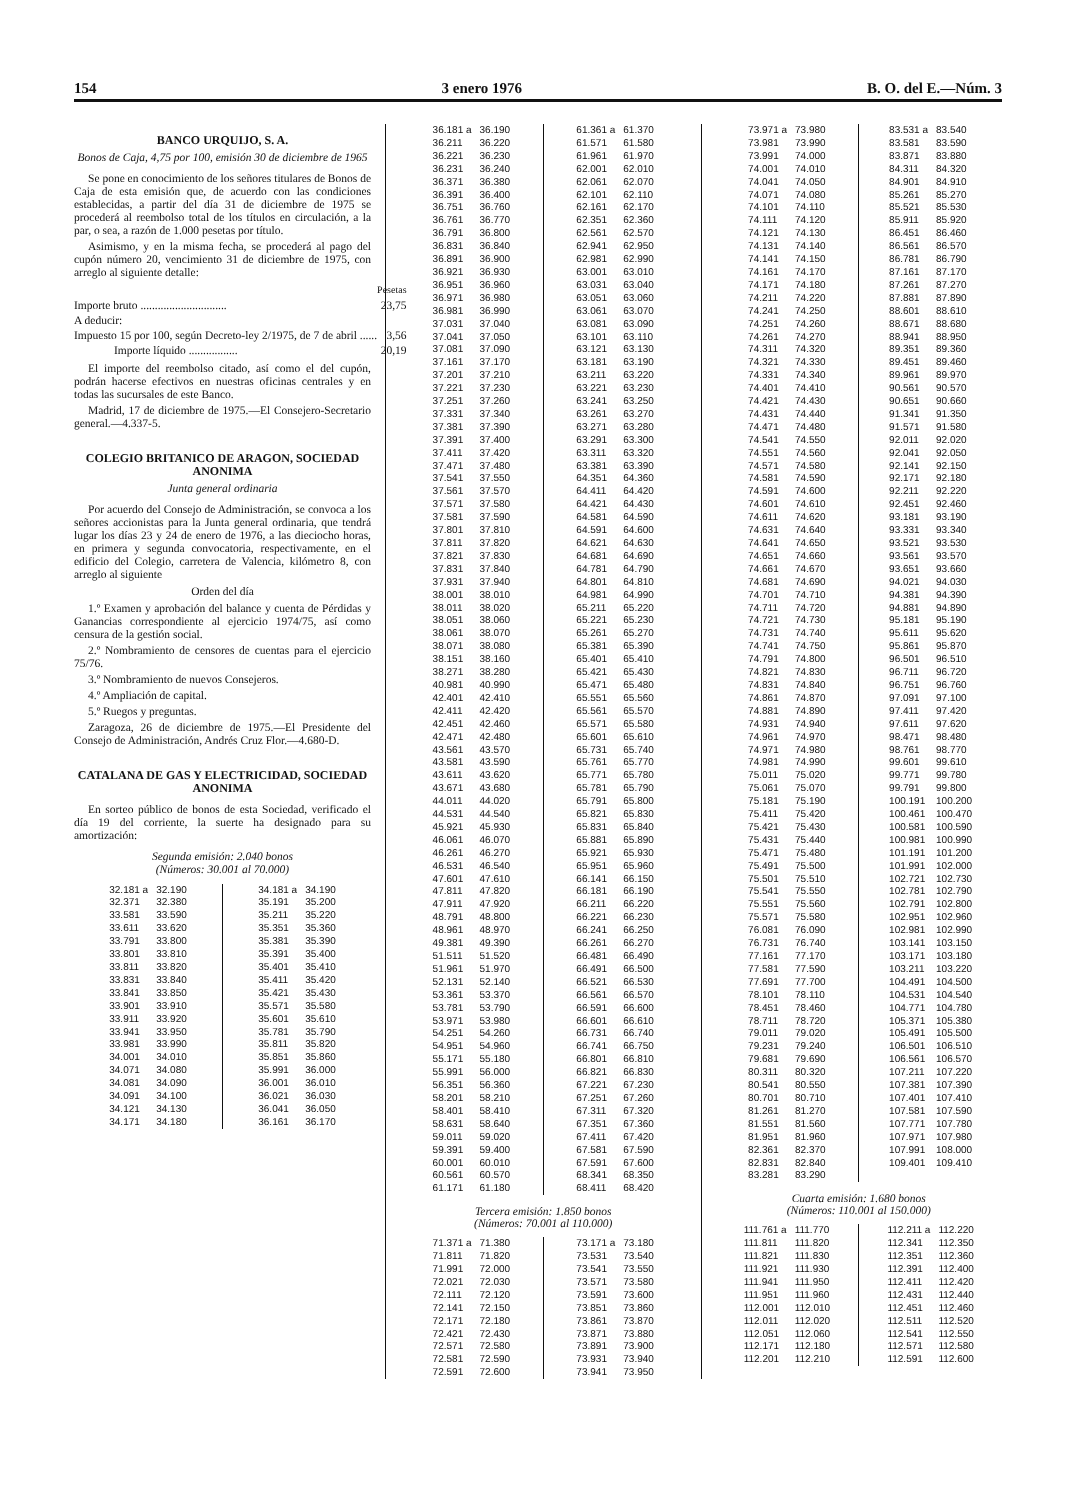154 3 enero 1976 B. O. del E.—Núm. 3
BANCO URQUIJO, S. A.
Bonos de Caja, 4,75 por 100, emisión 30 de diciembre de 1965
Se pone en conocimiento de los señores titulares de Bonos de Caja de esta emisión que, de acuerdo con las condiciones establecidas, a partir del día 31 de diciembre de 1975 se procederá al reembolso total de los títulos en circulación, a la par, o sea, a razón de 1.000 pesetas por título.
Asimismo, y en la misma fecha, se procederá al pago del cupón número 20, vencimiento 31 de diciembre de 1975, con arreglo al siguiente detalle:
| | Pesetas |
| Importe bruto .............................. | 23,75 |
| A deducir: | |
| Impuesto 15 por 100, según Decreto-ley 2/1975, de 7 de abril ...... | 3,56 |
| Importe líquido ................. | 20,19 |
El importe del reembolso citado, así como el del cupón, podrán hacerse efectivos en nuestras oficinas centrales y en todas las sucursales de este Banco.
Madrid, 17 de diciembre de 1975.—El Consejero-Secretario general.—4.337-5.
COLEGIO BRITANICO DE ARAGON, SOCIEDAD ANONIMA
Junta general ordinaria
Por acuerdo del Consejo de Administración, se convoca a los señores accionistas para la Junta general ordinaria, que tendrá lugar los días 23 y 24 de enero de 1976, a las dieciocho horas, en primera y segunda convocatoria, respectivamente, en el edificio del Colegio, carretera de Valencia, kilómetro 8, con arreglo al siguiente
Orden del día
1.º Examen y aprobación del balance y cuenta de Pérdidas y Ganancias correspondiente al ejercicio 1974/75, así como censura de la gestión social.
2.º Nombramiento de censores de cuentas para el ejercicio 75/76.
3.º Nombramiento de nuevos Consejeros.
4.º Ampliación de capital.
5.º Ruegos y preguntas.
Zaragoza, 26 de diciembre de 1975.—El Presidente del Consejo de Administración, Andrés Cruz Flor.—4.680-D.
CATALANA DE GAS Y ELECTRICIDAD, SOCIEDAD ANONIMA
En sorteo público de bonos de esta Sociedad, verificado el día 19 del corriente, la suerte ha designado para su amortización:
Segunda emisión: 2.040 bonos
(Números: 30.001 al 70.000)
| 32.181 a | 32.190 |
| 32.371 | 32.380 |
| 33.581 | 33.590 |
| 33.611 | 33.620 |
| 33.791 | 33.800 |
| 33.801 | 33.810 |
| 33.811 | 33.820 |
| 33.831 | 33.840 |
| 33.841 | 33.850 |
| 33.901 | 33.910 |
| 33.911 | 33.920 |
| 33.941 | 33.950 |
| 33.981 | 33.990 |
| 34.001 | 34.010 |
| 34.071 | 34.080 |
| 34.081 | 34.090 |
| 34.091 | 34.100 |
| 34.121 | 34.130 |
| 34.171 | 34.180 |
| 34.181 a | 34.190 |
| 35.191 | 35.200 |
| 35.211 | 35.220 |
| 35.351 | 35.360 |
| 35.381 | 35.390 |
| 35.391 | 35.400 |
| 35.401 | 35.410 |
| 35.411 | 35.420 |
| 35.421 | 35.430 |
| 35.571 | 35.580 |
| 35.601 | 35.610 |
| 35.781 | 35.790 |
| 35.811 | 35.820 |
| 35.851 | 35.860 |
| 35.991 | 36.000 |
| 36.001 | 36.010 |
| 36.021 | 36.030 |
| 36.041 | 36.050 |
| 36.161 | 36.170 |
| 36.181 a | 36.190 |
| 36.211 | 36.220 |
| 36.221 | 36.230 |
| 36.231 | 36.240 |
| 36.371 | 36.380 |
| 36.391 | 36.400 |
| 36.751 | 36.760 |
| 36.761 | 36.770 |
| 36.791 | 36.800 |
| 36.831 | 36.840 |
| 36.891 | 36.900 |
| 36.921 | 36.930 |
| 36.951 | 36.960 |
| 36.971 | 36.980 |
| 36.981 | 36.990 |
| 37.031 | 37.040 |
| 37.041 | 37.050 |
| 37.081 | 37.090 |
| 37.161 | 37.170 |
| 37.201 | 37.210 |
| 37.221 | 37.230 |
| 37.251 | 37.260 |
| 37.331 | 37.340 |
| 37.381 | 37.390 |
| 37.391 | 37.400 |
| 37.411 | 37.420 |
| 37.471 | 37.480 |
| 37.541 | 37.550 |
| 37.561 | 37.570 |
| 37.571 | 37.580 |
| 37.581 | 37.590 |
| 37.801 | 37.810 |
| 37.811 | 37.820 |
| 37.821 | 37.830 |
| 37.831 | 37.840 |
| 37.931 | 37.940 |
| 38.001 | 38.010 |
| 38.011 | 38.020 |
| 38.051 | 38.060 |
| 38.061 | 38.070 |
| 38.071 | 38.080 |
| 38.151 | 38.160 |
| 38.271 | 38.280 |
| 40.981 | 40.990 |
| 42.401 | 42.410 |
| 42.411 | 42.420 |
| 42.451 | 42.460 |
| 42.471 | 42.480 |
| 43.561 | 43.570 |
| 43.581 | 43.590 |
| 43.611 | 43.620 |
| 43.671 | 43.680 |
| 44.011 | 44.020 |
| 44.531 | 44.540 |
| 45.921 | 45.930 |
| 46.061 | 46.070 |
| 46.261 | 46.270 |
| 46.531 | 46.540 |
| 47.601 | 47.610 |
| 47.811 | 47.820 |
| 47.911 | 47.920 |
| 48.791 | 48.800 |
| 48.961 | 48.970 |
| 49.381 | 49.390 |
| 51.511 | 51.520 |
| 51.961 | 51.970 |
| 52.131 | 52.140 |
| 53.361 | 53.370 |
| 53.781 | 53.790 |
| 53.971 | 53.980 |
| 54.251 | 54.260 |
| 54.951 | 54.960 |
| 55.171 | 55.180 |
| 55.991 | 56.000 |
| 56.351 | 56.360 |
| 58.201 | 58.210 |
| 58.401 | 58.410 |
| 58.631 | 58.640 |
| 59.011 | 59.020 |
| 59.391 | 59.400 |
| 60.001 | 60.010 |
| 60.561 | 60.570 |
| 61.171 | 61.180 |
| 61.361 a | 61.370 |
| 61.571 | 61.580 |
| 61.961 | 61.970 |
| 62.001 | 62.010 |
| 62.061 | 62.070 |
| 62.101 | 62.110 |
| 62.161 | 62.170 |
| 62.351 | 62.360 |
| 62.561 | 62.570 |
| 62.941 | 62.950 |
| 62.981 | 62.990 |
| 63.001 | 63.010 |
| 63.031 | 63.040 |
| 63.051 | 63.060 |
| 63.061 | 63.070 |
| 63.081 | 63.090 |
| 63.101 | 63.110 |
| 63.121 | 63.130 |
| 63.181 | 63.190 |
| 63.211 | 63.220 |
| 63.221 | 63.230 |
| 63.241 | 63.250 |
| 63.261 | 63.270 |
| 63.271 | 63.280 |
| 63.291 | 63.300 |
| 63.311 | 63.320 |
| 63.381 | 63.390 |
| 64.351 | 64.360 |
| 64.411 | 64.420 |
| 64.421 | 64.430 |
| 64.581 | 64.590 |
| 64.591 | 64.600 |
| 64.621 | 64.630 |
| 64.681 | 64.690 |
| 64.781 | 64.790 |
| 64.801 | 64.810 |
| 64.981 | 64.990 |
| 65.211 | 65.220 |
| 65.221 | 65.230 |
| 65.261 | 65.270 |
| 65.381 | 65.390 |
| 65.401 | 65.410 |
| 65.421 | 65.430 |
| 65.471 | 65.480 |
| 65.551 | 65.560 |
| 65.561 | 65.570 |
| 65.571 | 65.580 |
| 65.601 | 65.610 |
| 65.731 | 65.740 |
| 65.761 | 65.770 |
| 65.771 | 65.780 |
| 65.781 | 65.790 |
| 65.791 | 65.800 |
| 65.821 | 65.830 |
| 65.831 | 65.840 |
| 65.881 | 65.890 |
| 65.921 | 65.930 |
| 65.951 | 65.960 |
| 66.141 | 66.150 |
| 66.181 | 66.190 |
| 66.211 | 66.220 |
| 66.221 | 66.230 |
| 66.241 | 66.250 |
| 66.261 | 66.270 |
| 66.481 | 66.490 |
| 66.491 | 66.500 |
| 66.521 | 66.530 |
| 66.561 | 66.570 |
| 66.591 | 66.600 |
| 66.601 | 66.610 |
| 66.731 | 66.740 |
| 66.741 | 66.750 |
| 66.801 | 66.810 |
| 66.821 | 66.830 |
| 67.221 | 67.230 |
| 67.251 | 67.260 |
| 67.311 | 67.320 |
| 67.351 | 67.360 |
| 67.411 | 67.420 |
| 67.581 | 67.590 |
| 67.591 | 67.600 |
| 68.341 | 68.350 |
| 68.411 | 68.420 |
Tercera emisión: 1.850 bonos
(Números: 70.001 al 110.000)
| 71.371 a | 71.380 |
| 71.811 | 71.820 |
| 71.991 | 72.000 |
| 72.021 | 72.030 |
| 72.111 | 72.120 |
| 72.141 | 72.150 |
| 72.171 | 72.180 |
| 72.421 | 72.430 |
| 72.571 | 72.580 |
| 72.581 | 72.590 |
| 72.591 | 72.600 |
| 73.171 a | 73.180 |
| 73.531 | 73.540 |
| 73.541 | 73.550 |
| 73.571 | 73.580 |
| 73.591 | 73.600 |
| 73.851 | 73.860 |
| 73.861 | 73.870 |
| 73.871 | 73.880 |
| 73.891 | 73.900 |
| 73.931 | 73.940 |
| 73.941 | 73.950 |
| 73.971 a | 73.980 |
| 73.981 | 73.990 |
| 73.991 | 74.000 |
| 74.001 | 74.010 |
| 74.041 | 74.050 |
| 74.071 | 74.080 |
| 74.101 | 74.110 |
| 74.111 | 74.120 |
| 74.121 | 74.130 |
| 74.131 | 74.140 |
| 74.141 | 74.150 |
| 74.161 | 74.170 |
| 74.171 | 74.180 |
| 74.211 | 74.220 |
| 74.241 | 74.250 |
| 74.251 | 74.260 |
| 74.261 | 74.270 |
| 74.311 | 74.320 |
| 74.321 | 74.330 |
| 74.331 | 74.340 |
| 74.401 | 74.410 |
| 74.421 | 74.430 |
| 74.431 | 74.440 |
| 74.471 | 74.480 |
| 74.541 | 74.550 |
| 74.551 | 74.560 |
| 74.571 | 74.580 |
| 74.581 | 74.590 |
| 74.591 | 74.600 |
| 74.601 | 74.610 |
| 74.611 | 74.620 |
| 74.631 | 74.640 |
| 74.641 | 74.650 |
| 74.651 | 74.660 |
| 74.661 | 74.670 |
| 74.681 | 74.690 |
| 74.701 | 74.710 |
| 74.711 | 74.720 |
| 74.721 | 74.730 |
| 74.731 | 74.740 |
| 74.741 | 74.750 |
| 74.791 | 74.800 |
| 74.821 | 74.830 |
| 74.831 | 74.840 |
| 74.861 | 74.870 |
| 74.881 | 74.890 |
| 74.931 | 74.940 |
| 74.961 | 74.970 |
| 74.971 | 74.980 |
| 74.981 | 74.990 |
| 75.011 | 75.020 |
| 75.061 | 75.070 |
| 75.181 | 75.190 |
| 75.411 | 75.420 |
| 75.421 | 75.430 |
| 75.431 | 75.440 |
| 75.471 | 75.480 |
| 75.491 | 75.500 |
| 75.501 | 75.510 |
| 75.541 | 75.550 |
| 75.551 | 75.560 |
| 75.571 | 75.580 |
| 76.081 | 76.090 |
| 76.731 | 76.740 |
| 77.161 | 77.170 |
| 77.581 | 77.590 |
| 77.691 | 77.700 |
| 78.101 | 78.110 |
| 78.451 | 78.460 |
| 78.711 | 78.720 |
| 79.011 | 79.020 |
| 79.231 | 79.240 |
| 79.681 | 79.690 |
| 80.311 | 80.320 |
| 80.541 | 80.550 |
| 80.701 | 80.710 |
| 81.261 | 81.270 |
| 81.551 | 81.560 |
| 81.951 | 81.960 |
| 82.361 | 82.370 |
| 82.831 | 82.840 |
| 83.281 | 83.290 |
| 83.531 a | 83.540 |
| 83.581 | 83.590 |
| 83.871 | 83.880 |
| 84.311 | 84.320 |
| 84.901 | 84.910 |
| 85.261 | 85.270 |
| 85.521 | 85.530 |
| 85.911 | 85.920 |
| 86.451 | 86.460 |
| 86.561 | 86.570 |
| 86.781 | 86.790 |
| 87.161 | 87.170 |
| 87.261 | 87.270 |
| 87.881 | 87.890 |
| 88.601 | 88.610 |
| 88.671 | 88.680 |
| 88.941 | 88.950 |
| 89.351 | 89.360 |
| 89.451 | 89.460 |
| 89.961 | 89.970 |
| 90.561 | 90.570 |
| 90.651 | 90.660 |
| 91.341 | 91.350 |
| 91.571 | 91.580 |
| 92.011 | 92.020 |
| 92.041 | 92.050 |
| 92.141 | 92.150 |
| 92.171 | 92.180 |
| 92.211 | 92.220 |
| 92.451 | 92.460 |
| 93.181 | 93.190 |
| 93.331 | 93.340 |
| 93.521 | 93.530 |
| 93.561 | 93.570 |
| 93.651 | 93.660 |
| 94.021 | 94.030 |
| 94.381 | 94.390 |
| 94.881 | 94.890 |
| 95.181 | 95.190 |
| 95.611 | 95.620 |
| 95.861 | 95.870 |
| 96.501 | 96.510 |
| 96.711 | 96.720 |
| 96.751 | 96.760 |
| 97.091 | 97.100 |
| 97.411 | 97.420 |
| 97.611 | 97.620 |
| 98.471 | 98.480 |
| 98.761 | 98.770 |
| 99.601 | 99.610 |
| 99.771 | 99.780 |
| 99.791 | 99.800 |
| 100.191 | 100.200 |
| 100.461 | 100.470 |
| 100.581 | 100.590 |
| 100.981 | 100.990 |
| 101.191 | 101.200 |
| 101.991 | 102.000 |
| 102.721 | 102.730 |
| 102.781 | 102.790 |
| 102.791 | 102.800 |
| 102.951 | 102.960 |
| 102.981 | 102.990 |
| 103.141 | 103.150 |
| 103.171 | 103.180 |
| 103.211 | 103.220 |
| 104.491 | 104.500 |
| 104.531 | 104.540 |
| 104.771 | 104.780 |
| 105.371 | 105.380 |
| 105.491 | 105.500 |
| 106.501 | 106.510 |
| 106.561 | 106.570 |
| 107.211 | 107.220 |
| 107.381 | 107.390 |
| 107.401 | 107.410 |
| 107.581 | 107.590 |
| 107.771 | 107.780 |
| 107.971 | 107.980 |
| 107.991 | 108.000 |
| 109.401 | 109.410 |
Cuarta emisión: 1.680 bonos
(Números: 110.001 al 150.000)
| 111.761 a | 111.770 |
| 111.811 | 111.820 |
| 111.821 | 111.830 |
| 111.921 | 111.930 |
| 111.941 | 111.950 |
| 111.951 | 111.960 |
| 112.001 | 112.010 |
| 112.011 | 112.020 |
| 112.051 | 112.060 |
| 112.171 | 112.180 |
| 112.201 | 112.210 |
| 112.211 a | 112.220 |
| 112.341 | 112.350 |
| 112.351 | 112.360 |
| 112.391 | 112.400 |
| 112.411 | 112.420 |
| 112.431 | 112.440 |
| 112.451 | 112.460 |
| 112.511 | 112.520 |
| 112.541 | 112.550 |
| 112.571 | 112.580 |
| 112.591 | 112.600 |